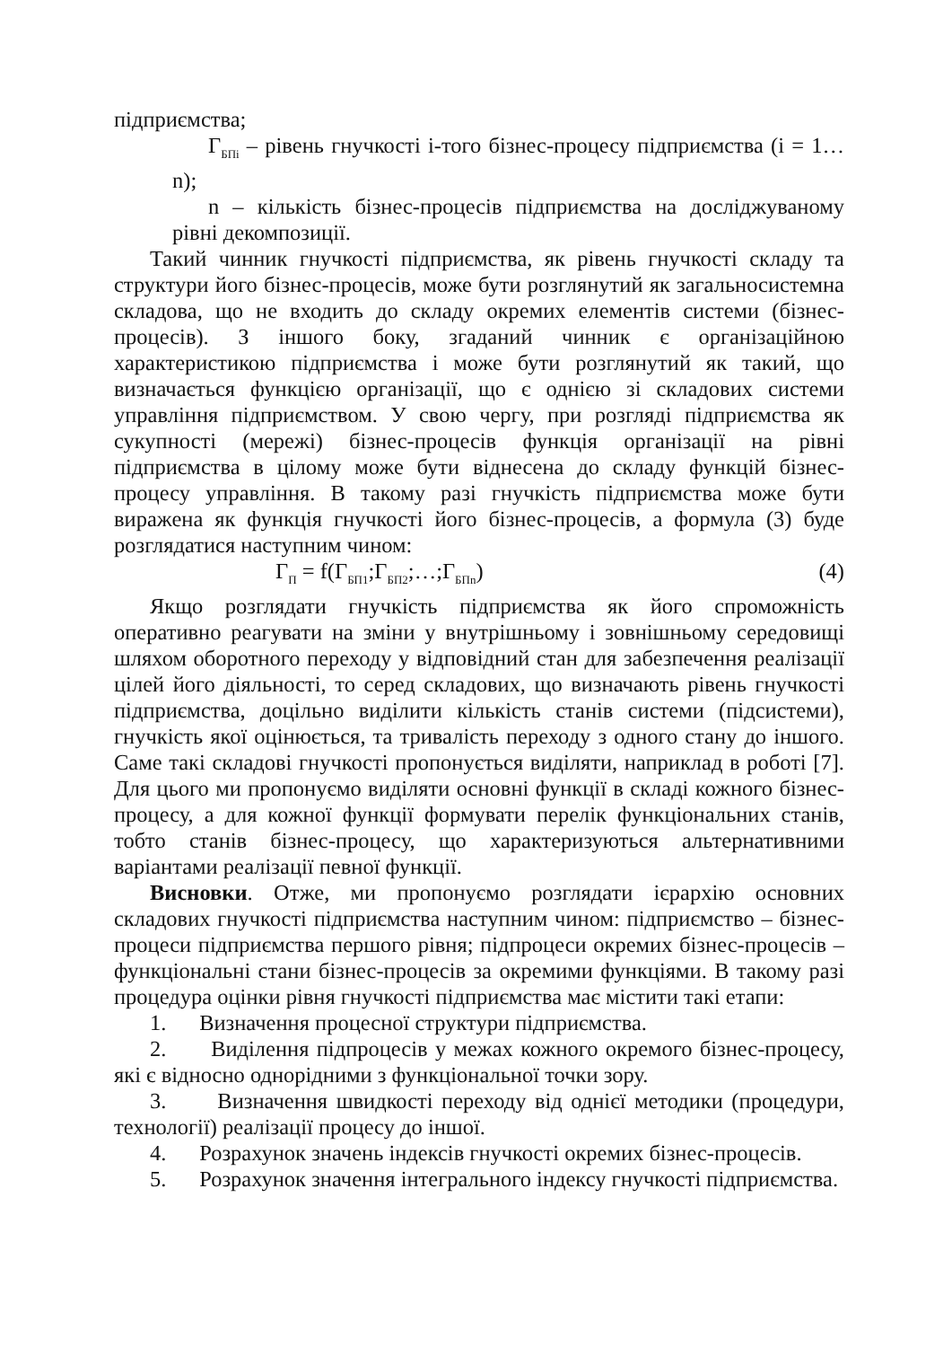підприємства;
Г<sub>БПі</sub> – рівень гнучкості і-того бізнес-процесу підприємства (і = 1…n);
n – кількість бізнес-процесів підприємства на досліджуваному рівні декомпозиції.
Такий чинник гнучкості підприємства, як рівень гнучкості складу та структури його бізнес-процесів, може бути розглянутий як загальносистемна складова, що не входить до складу окремих елементів системи (бізнес-процесів). З іншого боку, згаданий чинник є організаційною характеристикою підприємства і може бути розглянутий як такий, що визначається функцією організації, що є однією зі складових системи управління підприємством. У свою чергу, при розгляді підприємства як сукупності (мережі) бізнес-процесів функція організації на рівні підприємства в цілому може бути віднесена до складу функцій бізнес-процесу управління. В такому разі гнучкість підприємства може бути виражена як функція гнучкості його бізнес-процесів, а формула (3) буде розглядатися наступним чином:
Г<sub>П</sub> = f(Г<sub>БП1</sub>;Г<sub>БП2</sub>;…;Г<sub>БПn</sub>) (4)
Якщо розглядати гнучкість підприємства як його спроможність оперативно реагувати на зміни у внутрішньому і зовнішньому середовищі шляхом оборотного переходу у відповідний стан для забезпечення реалізації цілей його діяльності, то серед складових, що визначають рівень гнучкості підприємства, доцільно виділити кількість станів системи (підсистеми), гнучкість якої оцінюється, та тривалість переходу з одного стану до іншого. Саме такі складові гнучкості пропонується виділяти, наприклад в роботі [7]. Для цього ми пропонуємо виділяти основні функції в складі кожного бізнес-процесу, а для кожної функції формувати перелік функціональних станів, тобто станів бізнес-процесу, що характеризуються альтернативними варіантами реалізації певної функції.
Висновки. Отже, ми пропонуємо розглядати ієрархію основних складових гнучкості підприємства наступним чином: підприємство – бізнес-процеси підприємства першого рівня; підпроцеси окремих бізнес-процесів – функціональні стани бізнес-процесів за окремими функціями. В такому разі процедура оцінки рівня гнучкості підприємства має містити такі етапи:
1. Визначення процесної структури підприємства.
2. Виділення підпроцесів у межах кожного окремого бізнес-процесу, які є відносно однорідними з функціональної точки зору.
3. Визначення швидкості переходу від однієї методики (процедури, технології) реалізації процесу до іншої.
4. Розрахунок значень індексів гнучкості окремих бізнес-процесів.
5. Розрахунок значення інтегрального індексу гнучкості підприємства.